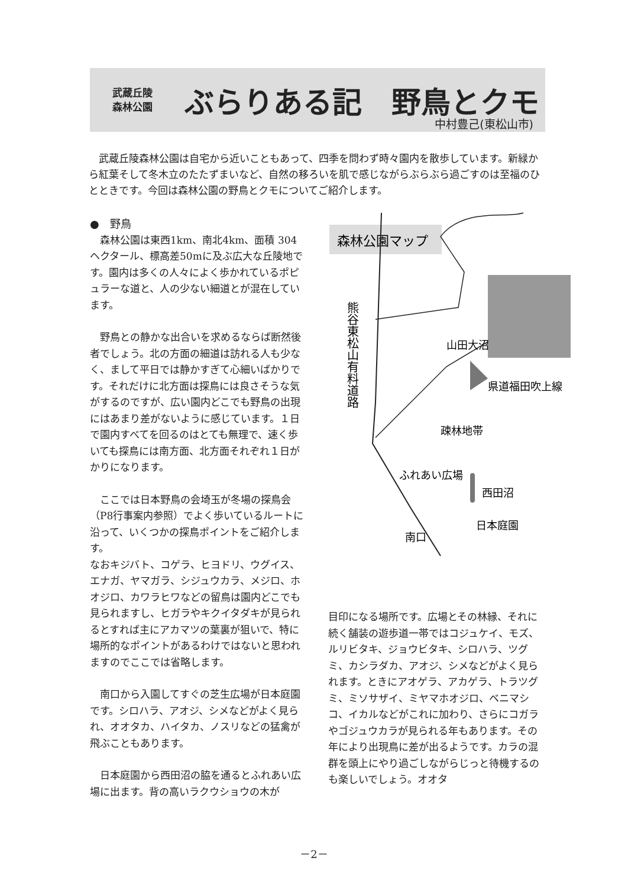武蔵丘陵
森林公園
ぶらりある記　野鳥とクモ
中村豊己(東松山市)
武蔵丘陵森林公園は自宅から近いこともあって、四季を問わず時々園内を散歩しています。新緑から紅葉そして冬木立のたたずまいなど、自然の移ろいを肌で感じながらぶらぶら過ごすのは至福のひとときです。今回は森林公園の野鳥とクモについてご紹介します。
●　野鳥
森林公園は東西1km、南北4km、面積 304 ヘクタール、標高差50mに及ぶ広大な丘陵地です。園内は多くの人々によく歩かれているポピュラーな道と、人の少ない細道とが混在しています。
野鳥との静かな出合いを求めるならば断然後者でしょう。北の方面の細道は訪れる人も少なく、まして平日では静かすぎて心細いばかりです。それだけに北方面は探鳥には良さそうな気がするのですが、広い園内どこでも野鳥の出現にはあまり差がないように感じています。１日で園内すべてを回るのはとても無理で、速く歩いても探鳥には南方面、北方面それぞれ１日がかりになります。
ここでは日本野鳥の会埼玉が冬場の探鳥会（P8行事案内参照）でよく歩いているルートに沿って、いくつかの探鳥ポイントをご紹介します。
なおキジバト、コゲラ、ヒヨドリ、ウグイス、エナガ、ヤマガラ、シジュウカラ、メジロ、ホオジロ、カワラヒワなどの留鳥は園内どこでも見られますし、ヒガラやキクイタダキが見られるとすれば主にアカマツの葉裏が狙いで、特に場所的なポイントがあるわけではないと思われますのでここでは省略します。
南口から入園してすぐの芝生広場が日本庭園です。シロハラ、アオジ、シメなどがよく見られ、オオタカ、ハイタカ、ノスリなどの猛禽が飛ぶこともあります。
日本庭園から西田沼の脇を通るとふれあい広場に出ます。背の高いラクウショウの木が
森林公園マップ
熊谷東松山有料道路
山田大沼
県道福田吹上線
疎林地帯
ふれあい広場
西田沼
日本庭園
南口
目印になる場所です。広場とその林縁、それに続く舗装の遊歩道一帯ではコジュケイ、モズ、ルリビタキ、ジョウビタキ、シロハラ、ツグミ、カシラダカ、アオジ、シメなどがよく見られます。ときにアオゲラ、アカゲラ、トラツグミ、ミソサザイ、ミヤマホオジロ、ベニマシコ、イカルなどがこれに加わり、さらにコガラやゴジュウカラが見られる年もあります。その年により出現鳥に差が出るようです。カラの混群を頭上にやり過ごしながらじっと待機するのも楽しいでしょう。オオタ
－2－